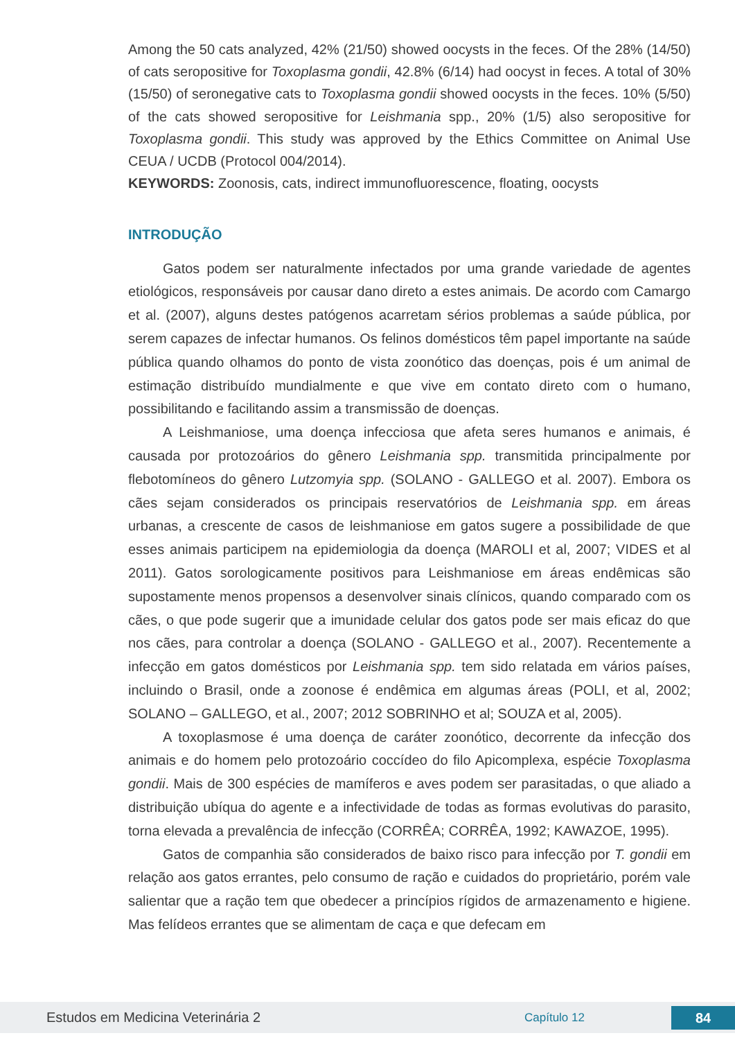Among the 50 cats analyzed, 42% (21/50) showed oocysts in the feces. Of the 28% (14/50) of cats seropositive for Toxoplasma gondii, 42.8% (6/14) had oocyst in feces. A total of 30% (15/50) of seronegative cats to Toxoplasma gondii showed oocysts in the feces. 10% (5/50) of the cats showed seropositive for Leishmania spp., 20% (1/5) also seropositive for Toxoplasma gondii. This study was approved by the Ethics Committee on Animal Use CEUA / UCDB (Protocol 004/2014).
KEYWORDS: Zoonosis, cats, indirect immunofluorescence, floating, oocysts
INTRODUÇÃO
Gatos podem ser naturalmente infectados por uma grande variedade de agentes etiológicos, responsáveis por causar dano direto a estes animais. De acordo com Camargo et al. (2007), alguns destes patógenos acarretam sérios problemas a saúde pública, por serem capazes de infectar humanos. Os felinos domésticos têm papel importante na saúde pública quando olhamos do ponto de vista zoonótico das doenças, pois é um animal de estimação distribuído mundialmente e que vive em contato direto com o humano, possibilitando e facilitando assim a transmissão de doenças.
A Leishmaniose, uma doença infecciosa que afeta seres humanos e animais, é causada por protozoários do gênero Leishmania spp. transmitida principalmente por flebotomíneos do gênero Lutzomyia spp. (SOLANO - GALLEGO et al. 2007). Embora os cães sejam considerados os principais reservatórios de Leishmania spp. em áreas urbanas, a crescente de casos de leishmaniose em gatos sugere a possibilidade de que esses animais participem na epidemiologia da doença (MAROLI et al, 2007; VIDES et al 2011). Gatos sorologicamente positivos para Leishmaniose em áreas endêmicas são supostamente menos propensos a desenvolver sinais clínicos, quando comparado com os cães, o que pode sugerir que a imunidade celular dos gatos pode ser mais eficaz do que nos cães, para controlar a doença (SOLANO - GALLEGO et al., 2007). Recentemente a infecção em gatos domésticos por Leishmania spp. tem sido relatada em vários países, incluindo o Brasil, onde a zoonose é endêmica em algumas áreas (POLI, et al, 2002; SOLANO – GALLEGO, et al., 2007; 2012 SOBRINHO et al; SOUZA et al, 2005).
A toxoplasmose é uma doença de caráter zoonótico, decorrente da infecção dos animais e do homem pelo protozoário coccídeo do filo Apicomplexa, espécie Toxoplasma gondii. Mais de 300 espécies de mamíferos e aves podem ser parasitadas, o que aliado a distribuição ubíqua do agente e a infectividade de todas as formas evolutivas do parasito, torna elevada a prevalência de infecção (CORRÊA; CORRÊA, 1992; KAWAZOE, 1995).
Gatos de companhia são considerados de baixo risco para infecção por T. gondii em relação aos gatos errantes, pelo consumo de ração e cuidados do proprietário, porém vale salientar que a ração tem que obedecer a princípios rígidos de armazenamento e higiene. Mas felídeos errantes que se alimentam de caça e que defecam em
Estudos em Medicina Veterinária 2 Capítulo 12 84